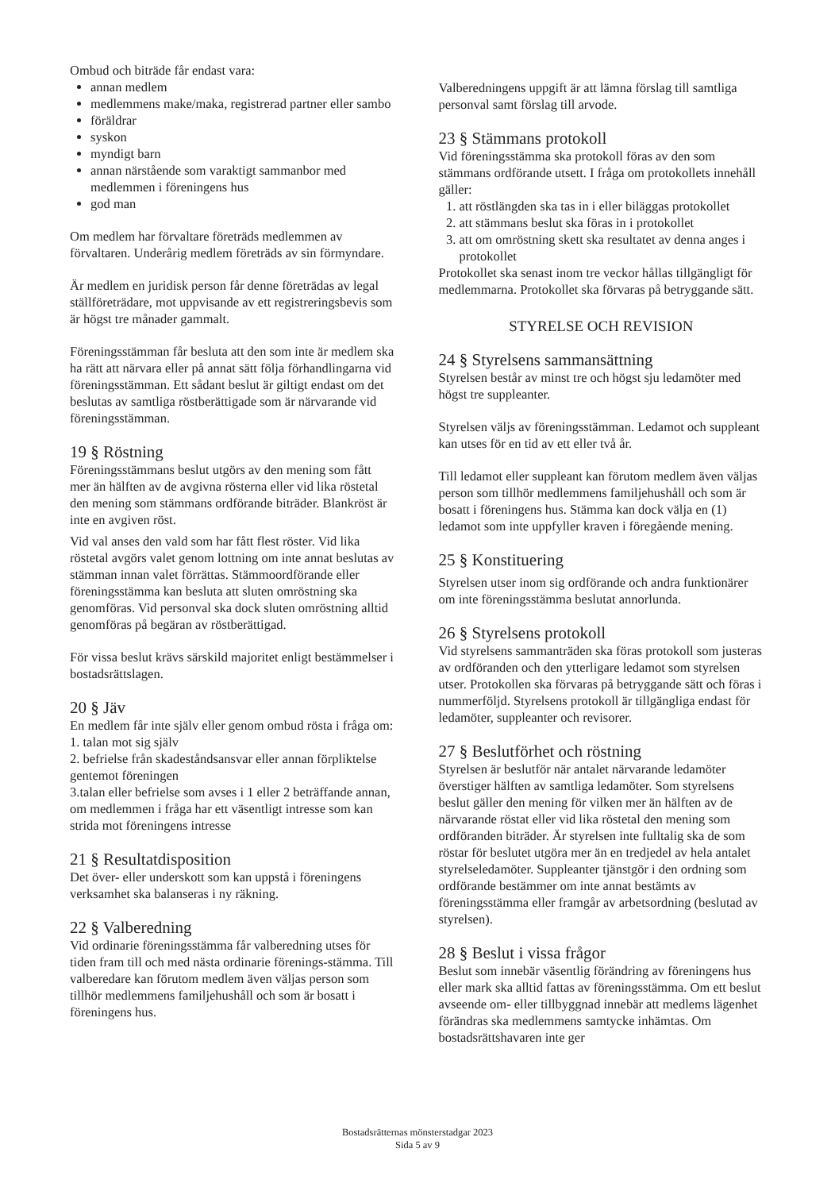Ombud och biträde får endast vara:
annan medlem
medlemmens make/maka, registrerad partner eller sambo
föräldrar
syskon
myndigt barn
annan närstående som varaktigt sammanbor med medlemmen i föreningens hus
god man
Om medlem har förvaltare företräds medlemmen av förvaltaren. Underårig medlem företräds av sin förmyndare.
Är medlem en juridisk person får denne företrädas av legal ställföreträdare, mot uppvisande av ett registreringsbevis som är högst tre månader gammalt.
Föreningsstämman får besluta att den som inte är medlem ska ha rätt att närvara eller på annat sätt följa förhandlingarna vid föreningsstämman. Ett sådant beslut är giltigt endast om det beslutas av samtliga röstberättigade som är närvarande vid föreningsstämman.
19 § Röstning
Föreningsstämmans beslut utgörs av den mening som fått mer än hälften av de avgivna rösterna eller vid lika röstetal den mening som stämmans ordförande biträder. Blankröst är inte en avgiven röst.
Vid val anses den vald som har fått flest röster. Vid lika röstetal avgörs valet genom lottning om inte annat beslutas av stämman innan valet förrättas. Stämmoordförande eller föreningsstämma kan besluta att sluten omröstning ska genomföras. Vid personval ska dock sluten omröstning alltid genomföras på begäran av röstberättigad.
För vissa beslut krävs särskild majoritet enligt bestämmelser i bostadsrättslagen.
20 § Jäv
En medlem får inte själv eller genom ombud rösta i fråga om:
1. talan mot sig själv
2. befrielse från skadeståndsansvar eller annan förpliktelse gentemot föreningen
3.talan eller befrielse som avses i 1 eller 2 beträffande annan, om medlemmen i fråga har ett väsentligt intresse som kan strida mot föreningens intresse
21 § Resultatdisposition
Det över- eller underskott som kan uppstå i föreningens verksamhet ska balanseras i ny räkning.
22 § Valberedning
Vid ordinarie föreningsstämma får valberedning utses för tiden fram till och med nästa ordinarie förenings-stämma. Till valberedare kan förutom medlem även väljas person som tillhör medlemmens familjehushåll och som är bosatt i föreningens hus.
Valberedningens uppgift är att lämna förslag till samtliga personval samt förslag till arvode.
23 § Stämmans protokoll
Vid föreningsstämma ska protokoll föras av den som stämmans ordförande utsett. I fråga om protokollets innehåll gäller:
1. att röstlängden ska tas in i eller biläggas protokollet
2. att stämmans beslut ska föras in i protokollet
3. att om omröstning skett ska resultatet av denna anges i protokollet
Protokollet ska senast inom tre veckor hållas tillgängligt för medlemmarna. Protokollet ska förvaras på betryggande sätt.
STYRELSE OCH REVISION
24 § Styrelsens sammansättning
Styrelsen består av minst tre och högst sju ledamöter med högst tre suppleanter.
Styrelsen väljs av föreningsstämman. Ledamot och suppleant kan utses för en tid av ett eller två år.
Till ledamot eller suppleant kan förutom medlem även väljas person som tillhör medlemmens familjehushåll och som är bosatt i föreningens hus. Stämma kan dock välja en (1) ledamot som inte uppfyller kraven i föregående mening.
25 § Konstituering
Styrelsen utser inom sig ordförande och andra funktionärer om inte föreningsstämma beslutat annorlunda.
26 § Styrelsens protokoll
Vid styrelsens sammanträden ska föras protokoll som justeras av ordföranden och den ytterligare ledamot som styrelsen utser. Protokollen ska förvaras på betryggande sätt och föras i nummerföljd. Styrelsens protokoll är tillgängliga endast för ledamöter, suppleanter och revisorer.
27 § Beslutförhet och röstning
Styrelsen är beslutför när antalet närvarande ledamöter överstiger hälften av samtliga ledamöter. Som styrelsens beslut gäller den mening för vilken mer än hälften av de närvarande röstat eller vid lika röstetal den mening som ordföranden biträder. Är styrelsen inte fulltalig ska de som röstar för beslutet utgöra mer än en tredjedel av hela antalet styrelseledamöter. Suppleanter tjänstgör i den ordning som ordförande bestämmer om inte annat bestämts av föreningsstämma eller framgår av arbetsordning (beslutad av styrelsen).
28 § Beslut i vissa frågor
Beslut som innebär väsentlig förändring av föreningens hus eller mark ska alltid fattas av föreningsstämma. Om ett beslut avseende om- eller tillbyggnad innebär att medlems lägenhet förändras ska medlemmens samtycke inhämtas. Om bostadsrättshavaren inte ger
Bostadsrätternas mönsterstadgar 2023
Sida 5 av 9